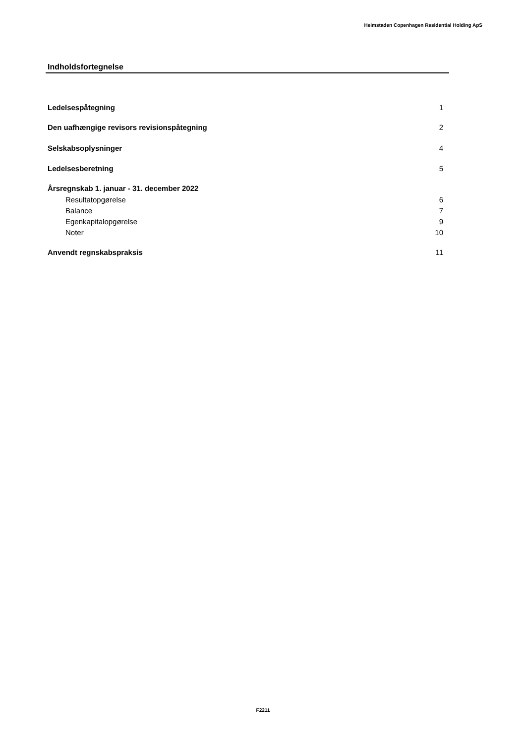Heimstaden Copenhagen Residential Holding ApS
Indholdsfortegnelse
Ledelsespåtegning 1
Den uafhængige revisors revisionspåtegning 2
Selskabsoplysninger 4
Ledelsesberetning 5
Årsregnskab 1. januar - 31. december 2022
Resultatopgørelse 6
Balance 7
Egenkapitalopgørelse 9
Noter 10
Anvendt regnskabspraksis 11
F2211